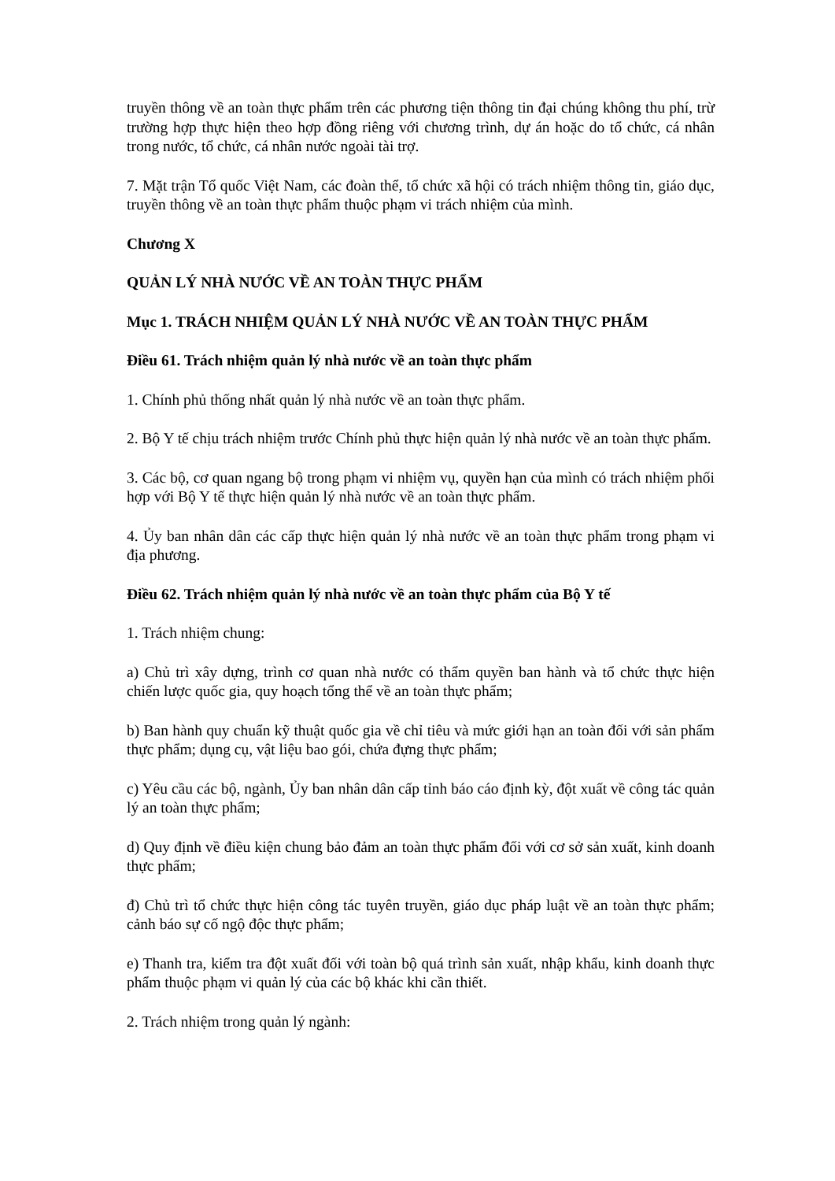truyền thông về an toàn thực phẩm trên các phương tiện thông tin đại chúng không thu phí, trừ trường hợp thực hiện theo hợp đồng riêng với chương trình, dự án hoặc do tổ chức, cá nhân trong nước, tổ chức, cá nhân nước ngoài tài trợ.
7. Mặt trận Tổ quốc Việt Nam, các đoàn thể, tổ chức xã hội có trách nhiệm thông tin, giáo dục, truyền thông về an toàn thực phẩm thuộc phạm vi trách nhiệm của mình.
Chương X
QUẢN LÝ NHÀ NƯỚC VỀ AN TOÀN THỰC PHẨM
Mục 1. TRÁCH NHIỆM QUẢN LÝ NHÀ NƯỚC VỀ AN TOÀN THỰC PHẨM
Điều 61. Trách nhiệm quản lý nhà nước về an toàn thực phẩm
1. Chính phủ thống nhất quản lý nhà nước về an toàn thực phẩm.
2. Bộ Y tế chịu trách nhiệm trước Chính phủ thực hiện quản lý nhà nước về an toàn thực phẩm.
3. Các bộ, cơ quan ngang bộ trong phạm vi nhiệm vụ, quyền hạn của mình có trách nhiệm phối hợp với Bộ Y tế thực hiện quản lý nhà nước về an toàn thực phẩm.
4. Ủy ban nhân dân các cấp thực hiện quản lý nhà nước về an toàn thực phẩm trong phạm vi địa phương.
Điều 62. Trách nhiệm quản lý nhà nước về an toàn thực phẩm của Bộ Y tế
1. Trách nhiệm chung:
a) Chủ trì xây dựng, trình cơ quan nhà nước có thẩm quyền ban hành và tổ chức thực hiện chiến lược quốc gia, quy hoạch tổng thể về an toàn thực phẩm;
b) Ban hành quy chuẩn kỹ thuật quốc gia về chỉ tiêu và mức giới hạn an toàn đối với sản phẩm thực phẩm; dụng cụ, vật liệu bao gói, chứa đựng thực phẩm;
c) Yêu cầu các bộ, ngành, Ủy ban nhân dân cấp tỉnh báo cáo định kỳ, đột xuất về công tác quản lý an toàn thực phẩm;
d) Quy định về điều kiện chung bảo đảm an toàn thực phẩm đối với cơ sở sản xuất, kinh doanh thực phẩm;
đ) Chủ trì tổ chức thực hiện công tác tuyên truyền, giáo dục pháp luật về an toàn thực phẩm; cảnh báo sự cố ngộ độc thực phẩm;
e) Thanh tra, kiểm tra đột xuất đối với toàn bộ quá trình sản xuất, nhập khẩu, kinh doanh thực phẩm thuộc phạm vi quản lý của các bộ khác khi cần thiết.
2. Trách nhiệm trong quản lý ngành: